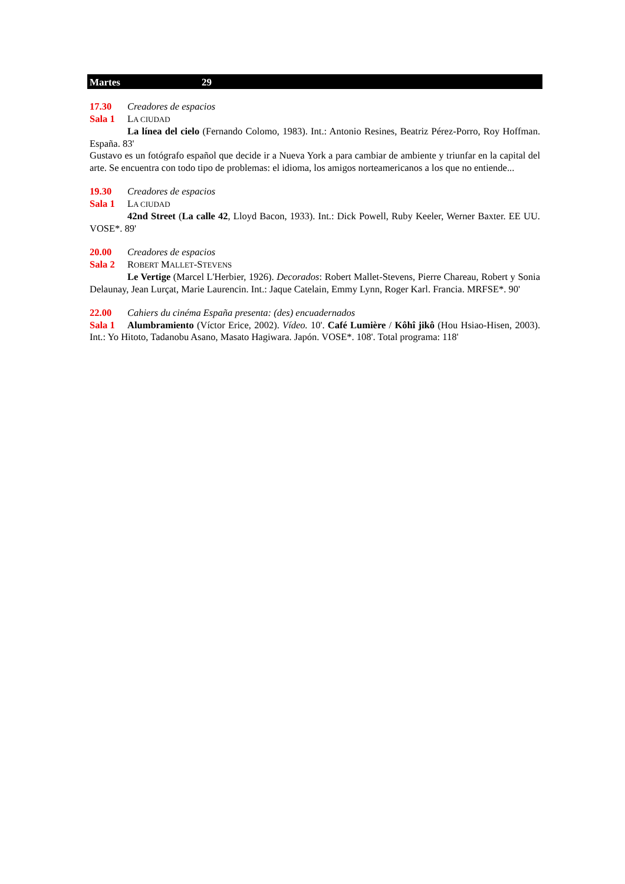Martes 29
17.30 Creadores de espacios
Sala 1 LA CIUDAD
La línea del cielo (Fernando Colomo, 1983). Int.: Antonio Resines, Beatriz Pérez-Porro, Roy Hoffman. España. 83'
Gustavo es un fotógrafo español que decide ir a Nueva York a para cambiar de ambiente y triunfar en la capital del arte. Se encuentra con todo tipo de problemas: el idioma, los amigos norteamericanos a los que no entiende...
19.30 Creadores de espacios
Sala 1 LA CIUDAD
42nd Street (La calle 42, Lloyd Bacon, 1933). Int.: Dick Powell, Ruby Keeler, Werner Baxter. EE UU. VOSE*. 89'
20.00 Creadores de espacios
Sala 2 ROBERT MALLET-STEVENS
Le Vertige (Marcel L'Herbier, 1926). Decorados: Robert Mallet-Stevens, Pierre Chareau, Robert y Sonia Delaunay, Jean Lurçat, Marie Laurencin. Int.: Jaque Catelain, Emmy Lynn, Roger Karl. Francia. MRFSE*. 90'
22.00 Cahiers du cinéma España presenta: (des) encuadernados
Sala 1 Alumbramiento (Víctor Erice, 2002). Vídeo. 10'. Café Lumière / Kôhî jikô (Hou Hsiao-Hisen, 2003). Int.: Yo Hitoto, Tadanobu Asano, Masato Hagiwara. Japón. VOSE*. 108'. Total programa: 118'